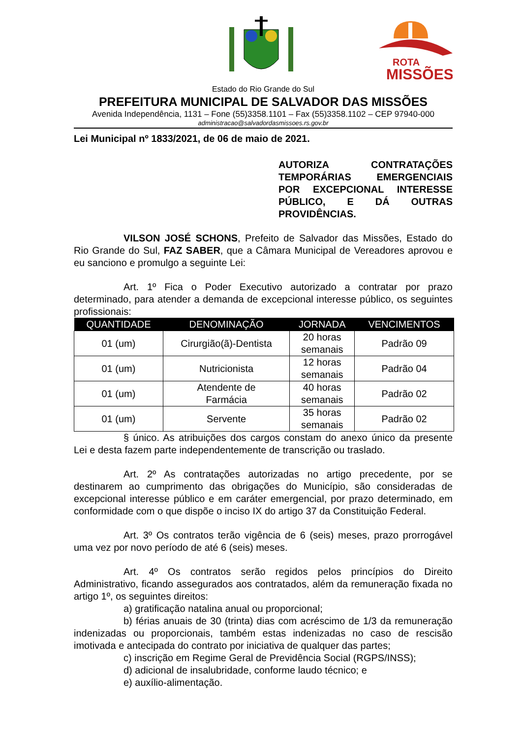ROTA
MISSÕES
Estado do Rio Grande do Sul
PREFEITURA MUNICIPAL DE SALVADOR DAS MISSÕES
Avenida Independência, 1131 – Fone (55)3358.1101 – Fax (55)3358.1102 – CEP 97940-000
administracao@salvadordasmissoes.rs.gov.br
Lei Municipal nº 1833/2021, de 06 de maio de 2021.
AUTORIZA CONTRATAÇÕES TEMPORÁRIAS EMERGENCIAIS POR EXCEPCIONAL INTERESSE PÚBLICO, E DÁ OUTRAS PROVIDÊNCIAS.
VILSON JOSÉ SCHONS, Prefeito de Salvador das Missões, Estado do Rio Grande do Sul, FAZ SABER, que a Câmara Municipal de Vereadores aprovou e eu sanciono e promulgo a seguinte Lei:
Art. 1º Fica o Poder Executivo autorizado a contratar por prazo determinado, para atender a demanda de excepcional interesse público, os seguintes profissionais:
| QUANTIDADE | DENOMINAÇÃO | JORNADA | VENCIMENTOS |
| --- | --- | --- | --- |
| 01 (um) | Cirurgião(ã)-Dentista | 20 horas semanais | Padrão 09 |
| 01 (um) | Nutricionista | 12 horas semanais | Padrão 04 |
| 01 (um) | Atendente de Farmácia | 40 horas semanais | Padrão 02 |
| 01 (um) | Servente | 35 horas semanais | Padrão 02 |
§ único. As atribuições dos cargos constam do anexo único da presente Lei e desta fazem parte independentemente de transcrição ou traslado.
Art. 2º As contratações autorizadas no artigo precedente, por se destinarem ao cumprimento das obrigações do Município, são consideradas de excepcional interesse público e em caráter emergencial, por prazo determinado, em conformidade com o que dispõe o inciso IX do artigo 37 da Constituição Federal.
Art. 3º Os contratos terão vigência de 6 (seis) meses, prazo prorrogável uma vez por novo período de até 6 (seis) meses.
Art. 4º Os contratos serão regidos pelos princípios do Direito Administrativo, ficando assegurados aos contratados, além da remuneração fixada no artigo 1º, os seguintes direitos:
a) gratificação natalina anual ou proporcional;
b) férias anuais de 30 (trinta) dias com acréscimo de 1/3 da remuneração indenizadas ou proporcionais, também estas indenizadas no caso de rescisão imotivada e antecipada do contrato por iniciativa de qualquer das partes;
c) inscrição em Regime Geral de Previdência Social (RGPS/INSS);
d) adicional de insalubridade, conforme laudo técnico; e
e) auxílio-alimentação.